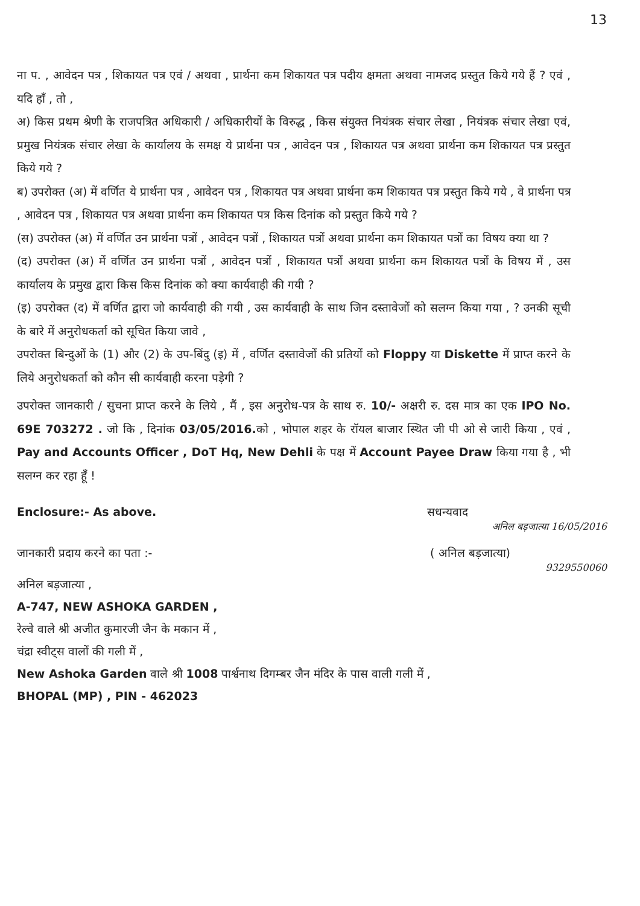13
ना प. , आवेदन पत्र , शिकायत पत्र एवं / अथवा , प्रार्थना कम शिकायत पत्र पदीय क्षमता अथवा नामजद प्रस्तुत किये गये हैं ? एवं , यदि हाँ , तो ,
अ) किस प्रथम श्रेणी के राजपत्रित अधिकारी / अधिकारीयों के विरुद्ध , किस संयुक्त नियंत्रक संचार लेखा , नियंत्रक संचार लेखा एवं, प्रमुख नियंत्रक संचार लेखा के कार्यालय के समक्ष ये प्रार्थना पत्र , आवेदन पत्र , शिकायत पत्र अथवा प्रार्थना कम शिकायत पत्र प्रस्तुत किये गये ?
ब) उपरोक्त (अ) में वर्णित ये प्रार्थना पत्र , आवेदन पत्र , शिकायत पत्र अथवा प्रार्थना कम शिकायत पत्र प्रस्तुत किये गये , वे प्रार्थना पत्र , आवेदन पत्र , शिकायत पत्र अथवा प्रार्थना कम शिकायत पत्र किस दिनांक को प्रस्तुत किये गये ?
(स) उपरोक्त (अ) में वर्णित उन प्रार्थना पत्रों , आवेदन पत्रों , शिकायत पत्रों अथवा प्रार्थना कम शिकायत पत्रों का विषय क्या था ?
(द) उपरोक्त (अ) में वर्णित उन प्रार्थना पत्रों , आवेदन पत्रों , शिकायत पत्रों अथवा प्रार्थना कम शिकायत पत्रों के विषय में , उस कार्यालय के प्रमुख द्वारा किस किस दिनांक को क्या कार्यवाही की गयी ?
(इ) उपरोक्त (द) में वर्णित द्वारा जो कार्यवाही की गयी , उस कार्यवाही के साथ जिन दस्तावेजों को सलग्न किया गया , ? उनकी सूची के बारे में अनुरोधकर्ता को सूचित किया जावे ,
उपरोक्त बिन्दुओं के (1) और (2) के उप-बिंदु (इ) में , वर्णित दस्तावेजों की प्रतियों को Floppy या Diskette में प्राप्त करने के लिये अनुरोधकर्ता को कौन सी कार्यवाही करना पड़ेगी ?
उपरोक्त जानकारी / सुचना प्राप्त करने के लिये , मैं , इस अनुरोध-पत्र के साथ रु. 10/- अक्षरी रु. दस मात्र का एक IPO No. 69E 703272 . जो कि , दिनांक 03/05/2016. को , भोपाल शहर के रॉयल बाजार स्थित जी पी ओ से जारी किया , एवं , Pay and Accounts Officer , DoT Hq, New Dehli के पक्ष में Account Payee Draw किया गया है , भी सलग्न कर रहा हूँ !
Enclosure:- As above. सधन्यवाद
अनिल बड़जात्या 16/05/2016
जानकारी प्रदाय करने का पता :- ( अनिल बड़जात्या)
9329550060
अनिल बड़जात्या ,
A-747, NEW ASHOKA GARDEN ,
रेल्वे वाले श्री अजीत कुमारजी जैन के मकान में ,
चंद्रा स्वीट्स वालों की गली में ,
New Ashoka Garden वाले श्री 1008 पार्श्वनाथ दिगम्बर जैन मंदिर के पास वाली गली में ,
BHOPAL (MP) , PIN - 462023